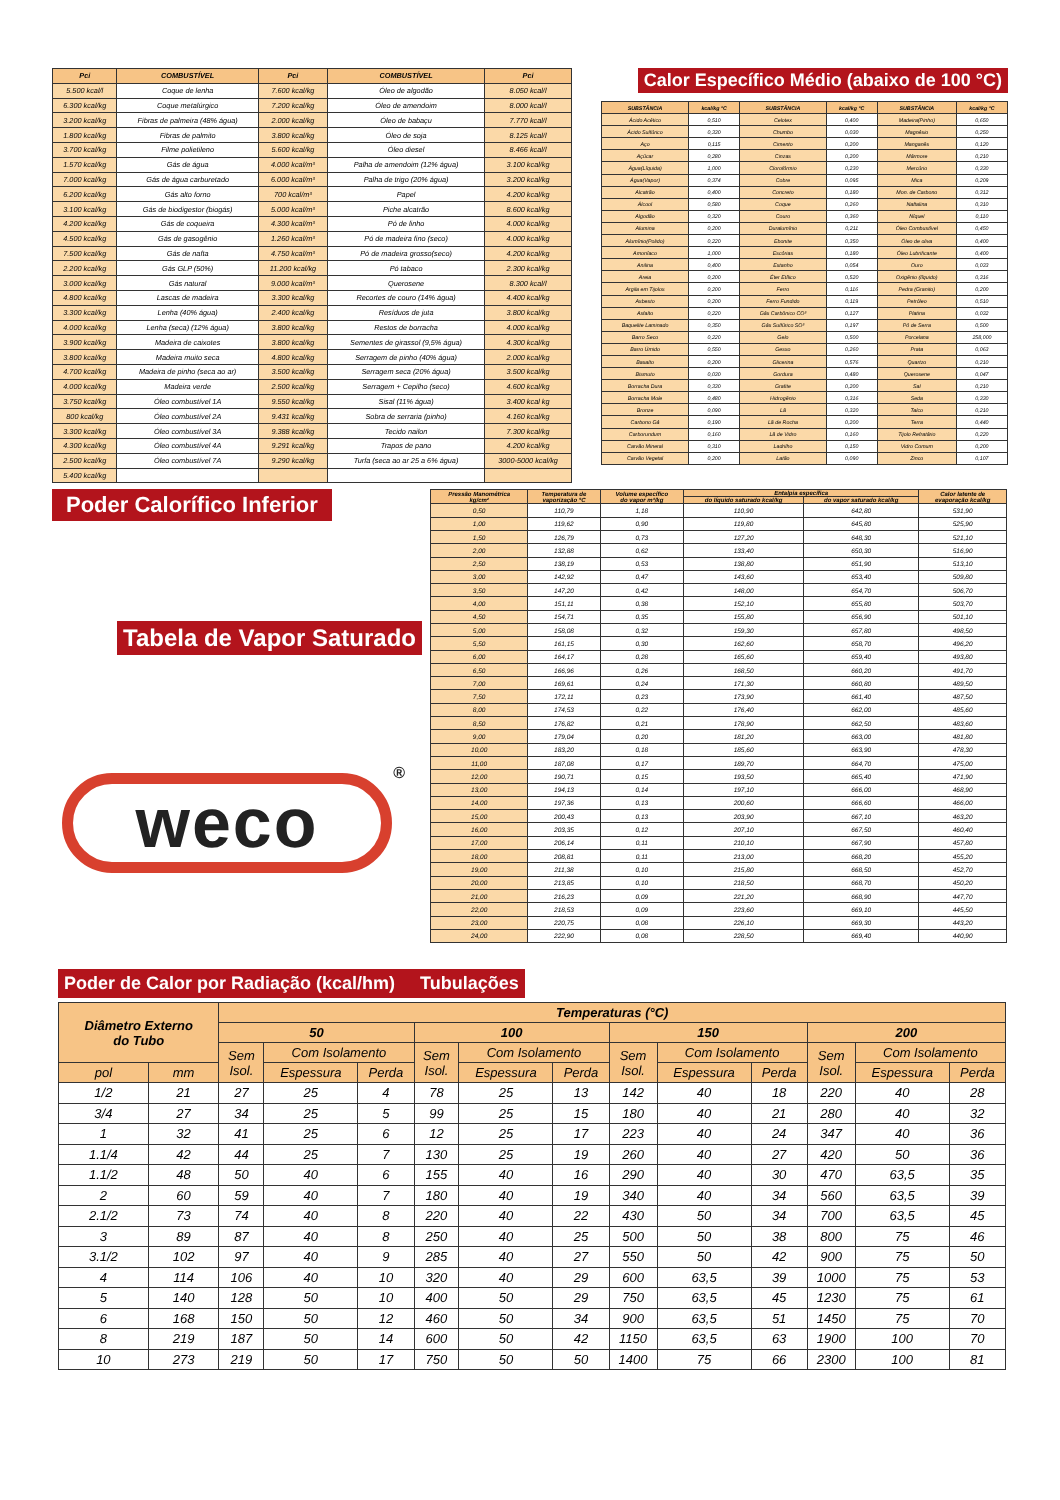| Pci | COMBUSTÍVEL | Pci | COMBUSTÍVEL | Pci |
| --- | --- | --- | --- | --- |
| 5.500 kcal/l | Coque de lenha | 7.600 kcal/kg | Óleo de algodão | 8.050 kcal/l |
| 6.300 kcal/kg | Coque metalúrgico | 7.200 kcal/kg | Óleo de amendoim | 8.000 kcal/l |
| 3.200 kcal/kg | Fibras de palmeira (48% água) | 2.000 kcal/kg | Óleo de babaçu | 7.770 kcal/l |
| 1.800 kcal/kg | Fibras de palmito | 3.800 kcal/kg | Óleo de soja | 8.125 kcal/l |
| 3.700 kcal/kg | Filme polietileno | 5.600 kcal/kg | Óleo diesel | 8.466 kcal/l |
| 1.570 kcal/kg | Gás de água | 4.000 kcal/m³ | Palha de amendoim (12% água) | 3.100 kcal/kg |
| 7.000 kcal/kg | Gás de água carburetado | 6.000 kcal/m³ | Palha de trigo (20% água) | 3.200 kcal/kg |
| 6.200 kcal/kg | Gás alto forno | 700 kcal/m³ | Papel | 4.200 kcal/kg |
| 3.100 kcal/kg | Gás de biodigestor (biogás) | 5.000 kcal/m³ | Piche alcatrão | 8.600 kcal/kg |
| 4.200 kcal/kg | Gás de coqueira | 4.300 kcal/m³ | Pó de linho | 4.000 kcal/kg |
| 4.500 kcal/kg | Gás de gasogênio | 1.260 kcal/m³ | Pó de madeira fino (seco) | 4.000 kcal/kg |
| 7.500 kcal/kg | Gás de nafta | 4.750 kcal/m³ | Pó de madeira grosso(seco) | 4.200 kcal/kg |
| 2.200 kcal/kg | Gás GLP (50%) | 11.200 kcal/kg | Pó tabaco | 2.300 kcal/kg |
| 3.000 kcal/kg | Gás natural | 9.000 kcal/m³ | Querosene | 8.300 kcal/l |
| 4.800 kcal/kg | Lascas de madeira | 3.300 kcal/kg | Recortes de couro (14% água) | 4.400 kcal/kg |
| 3.300 kcal/kg | Lenha (40% água) | 2.400 kcal/kg | Resíduos de juta | 3.800 kcal/kg |
| 4.000 kcal/kg | Lenha (seca) (12% água) | 3.800 kcal/kg | Restos de borracha | 4.000 kcal/kg |
| 3.900 kcal/kg | Madeira de caixotes | 3.800 kcal/kg | Sementes de girassol (9,5% água) | 4.300 kcal/kg |
| 3.800 kcal/kg | Madeira muito seca | 4.800 kcal/kg | Serragem de pinho (40% água) | 2.000 kcal/kg |
| 4.700 kcal/kg | Madeira de pinho (seca ao ar) | 3.500 kcal/kg | Serragem seca (20% água) | 3.500 kcal/kg |
| 4.000 kcal/kg | Madeira verde | 2.500 kcal/kg | Serragem + Cepilho (seco) | 4.600 kcal/kg |
| 3.750 kcal/kg | Óleo combustível 1A | 9.550 kcal/kg | Sisal (11% água) | 3.400 kcal kg |
| 800 kcal/kg | Óleo combustível 2A | 9.431 kcal/kg | Sobra de serraria (pinho) | 4.160 kcal/kg |
| 3.300 kcal/kg | Óleo combustível 3A | 9.388 kcal/kg | Tecido nailon | 7.300 kcal/kg |
| 4.300 kcal/kg | Óleo combustível 4A | 9.291 kcal/kg | Trapos de pano | 4.200 kcal/kg |
| 2.500 kcal/kg | Óleo combustível 7A | 9.290 kcal/kg | Turfa (seca ao ar 25 a 6% água) | 3000-5000 kcal/kg |
| 5.400 kcal/kg | | | | |
Calor Específico Médio (abaixo de 100 °C)
| SUBSTÂNCIA | kcal/kg °C | SUBSTÂNCIA | kcal/kg °C | SUBSTÂNCIA | kcal/kg °C |
| --- | --- | --- | --- | --- | --- |
| Ácido Acético | 0,510 | Celotex | 0,400 | Madeira(Pinho) | 0,650 |
| Ácido Sulfúrico | 0,330 | Chumbo | 0,030 | Magnésio | 0,250 |
| Aço | 0,115 | Cimento | 0,200 | Manganês | 0,120 |
| Açúcar | 0,280 | Cinzas | 0,200 | Mármore | 0,210 |
| Água(Líquida) | 1,000 | Clorofórmio | 0,230 | Mercúrio | 0,330 |
| Água(Vapor) | 0,374 | Cobre | 0,095 | Mica | 0,209 |
| Alcatrão | 0,400 | Concreto | 0,180 | Mon. de Carbono | 0,312 |
| Álcool | 0,580 | Coque | 0,260 | Naftalina | 0,310 |
| Algodão | 0,320 | Couro | 0,360 | Níquel | 0,110 |
| Alumina | 0,200 | Duralumínio | 0,211 | Óleo Combustível | 0,450 |
| Alumínio(Polido) | 0,220 | Ebonite | 0,350 | Óleo de oliva | 0,400 |
| Amoníaco | 1,000 | Escórias | 0,180 | Óleo Lubrificante | 0,400 |
| Anilina | 0,400 | Estanho | 0,054 | Ouro | 0,033 |
| Areia | 0,200 | Éter Etílico | 0,520 | Oxigênio (líquido) | 0,316 |
| Argila em Tijolos | 0,200 | Ferro | 0,116 | Pedra (Granito) | 0,200 |
| Asbesto | 0,200 | Ferro Fundido | 0,119 | Petróleo | 0,510 |
| Asfalto | 0,220 | Gás Carbônico CO² | 0,127 | Platina | 0,032 |
| Baquelite Laminado | 0,350 | Gás Sulfúrico SO² | 0,197 | Pó de Serra | 0,500 |
| Barro Seco | 0,220 | Gelo | 0,500 | Porcelana | 258,000 |
| Barro Úmido | 0,550 | Gesso | 0,260 | Prata | 0,063 |
| Basalto | 0,200 | Glicerina | 0,576 | Quartzo | 0,210 |
| Bismuto | 0,030 | Gordura | 0,480 | Querosene | 0,047 |
| Borracha Dura | 0,330 | Grafite | 0,200 | Sal | 0,210 |
| Borracha Mole | 0,480 | Hidrogênio | 0,316 | Seda | 0,330 |
| Bronze | 0,090 | Lã | 0,320 | Talco | 0,210 |
| Carbono Gá | 0,190 | Lã de Rocha | 0,200 | Terra | 0,440 |
| Carborundum | 0,160 | Lã de Vidro | 0,160 | Tijolo Refratário | 0,220 |
| Carvão Mineral | 0,310 | Ladrilho | 0,150 | Vidro Comum | 0,200 |
| Carvão Vegetal | 0,200 | Latão | 0,090 | Zinco | 0,107 |
Poder Calorífico Inferior
Tabela de Vapor Saturado
weco<sup>®</sup>
| Pressão Manométrica kg/cm² | Temperatura de vaporização °C | Volume específico do vapor m³/kg | Entalpia específica | | Calor latente de evaporação kcal/kg |
| --- | --- | --- | --- | --- | --- |
| | | | do líquido saturado kcal/kg | do vapor saturado kcal/kg | |
| 0,50 | 110,79 | 1,18 | 110,90 | 642,80 | 531,90 |
| 1,00 | 119,62 | 0,90 | 119,80 | 645,80 | 525,90 |
| 1,50 | 126,79 | 0,73 | 127,20 | 648,30 | 521,10 |
| 2,00 | 132,88 | 0,62 | 133,40 | 650,30 | 516,90 |
| 2,50 | 138,19 | 0,53 | 138,80 | 651,90 | 513,10 |
| 3,00 | 142,92 | 0,47 | 143,60 | 653,40 | 509,80 |
| 3,50 | 147,20 | 0,42 | 148,00 | 654,70 | 506,70 |
| 4,00 | 151,11 | 0,38 | 152,10 | 655,80 | 503,70 |
| 4,50 | 154,71 | 0,35 | 155,80 | 656,90 | 501,10 |
| 5,00 | 158,08 | 0,32 | 159,30 | 657,80 | 498,50 |
| 5,50 | 161,15 | 0,30 | 162,60 | 658,70 | 496,20 |
| 6,00 | 164,17 | 0,28 | 165,60 | 659,40 | 493,80 |
| 6,50 | 166,96 | 0,26 | 168,50 | 660,20 | 491,70 |
| 7,00 | 169,61 | 0,24 | 171,30 | 660,80 | 489,50 |
| 7,50 | 172,11 | 0,23 | 173,90 | 661,40 | 487,50 |
| 8,00 | 174,53 | 0,22 | 176,40 | 662,00 | 485,60 |
| 8,50 | 176,82 | 0,21 | 178,90 | 662,50 | 483,60 |
| 9,00 | 179,04 | 0,20 | 181,20 | 663,00 | 481,80 |
| 10,00 | 183,20 | 0,18 | 185,60 | 663,90 | 478,30 |
| 11,00 | 187,08 | 0,17 | 189,70 | 664,70 | 475,00 |
| 12,00 | 190,71 | 0,15 | 193,50 | 665,40 | 471,90 |
| 13,00 | 194,13 | 0,14 | 197,10 | 666,00 | 468,90 |
| 14,00 | 197,36 | 0,13 | 200,60 | 666,60 | 466,00 |
| 15,00 | 200,43 | 0,13 | 203,90 | 667,10 | 463,20 |
| 16,00 | 203,35 | 0,12 | 207,10 | 667,50 | 460,40 |
| 17,00 | 206,14 | 0,11 | 210,10 | 667,90 | 457,80 |
| 18,00 | 208,81 | 0,11 | 213,00 | 668,20 | 455,20 |
| 19,00 | 211,38 | 0,10 | 215,80 | 668,50 | 452,70 |
| 20,00 | 213,85 | 0,10 | 218,50 | 668,70 | 450,20 |
| 21,00 | 216,23 | 0,09 | 221,20 | 668,90 | 447,70 |
| 22,00 | 218,53 | 0,09 | 223,60 | 669,10 | 445,50 |
| 23,00 | 220,75 | 0,08 | 226,10 | 669,30 | 443,20 |
| 24,00 | 222,90 | 0,08 | 228,50 | 669,40 | 440,90 |
Poder de Calor por Radiação (kcal/hm) Tubulações
| Diâmetro Externo do Tubo | | Temperaturas (°C) | | | | | | | | | | | |
| --- | --- | --- | --- | --- | --- | --- | --- | --- | --- | --- | --- | --- | --- |
| | | 50 | | | 100 | | | 150 | | | 200 | | |
| | | Sem Isol. | Com Isolamento | | Sem Isol. | Com Isolamento | | Sem Isol. | Com Isolamento | | Sem Isol. | Com Isolamento | |
| pol | mm | | Espessura | Perda | | Espessura | Perda | | Espessura | Perda | | Espessura | Perda |
| 1/2 | 21 | 27 | 25 | 4 | 78 | 25 | 13 | 142 | 40 | 18 | 220 | 40 | 28 |
| 3/4 | 27 | 34 | 25 | 5 | 99 | 25 | 15 | 180 | 40 | 21 | 280 | 40 | 32 |
| 1 | 32 | 41 | 25 | 6 | 12 | 25 | 17 | 223 | 40 | 24 | 347 | 40 | 36 |
| 1.1/4 | 42 | 44 | 25 | 7 | 130 | 25 | 19 | 260 | 40 | 27 | 420 | 50 | 36 |
| 1.1/2 | 48 | 50 | 40 | 6 | 155 | 40 | 16 | 290 | 40 | 30 | 470 | 63,5 | 35 |
| 2 | 60 | 59 | 40 | 7 | 180 | 40 | 19 | 340 | 40 | 34 | 560 | 63,5 | 39 |
| 2.1/2 | 73 | 74 | 40 | 8 | 220 | 40 | 22 | 430 | 50 | 34 | 700 | 63,5 | 45 |
| 3 | 89 | 87 | 40 | 8 | 250 | 40 | 25 | 500 | 50 | 38 | 800 | 75 | 46 |
| 3.1/2 | 102 | 97 | 40 | 9 | 285 | 40 | 27 | 550 | 50 | 42 | 900 | 75 | 50 |
| 4 | 114 | 106 | 40 | 10 | 320 | 40 | 29 | 600 | 63,5 | 39 | 1000 | 75 | 53 |
| 5 | 140 | 128 | 50 | 10 | 400 | 50 | 29 | 750 | 63,5 | 45 | 1230 | 75 | 61 |
| 6 | 168 | 150 | 50 | 12 | 460 | 50 | 34 | 900 | 63,5 | 51 | 1450 | 75 | 70 |
| 8 | 219 | 187 | 50 | 14 | 600 | 50 | 42 | 1150 | 63,5 | 63 | 1900 | 100 | 70 |
| 10 | 273 | 219 | 50 | 17 | 750 | 50 | 50 | 1400 | 75 | 66 | 2300 | 100 | 81 |